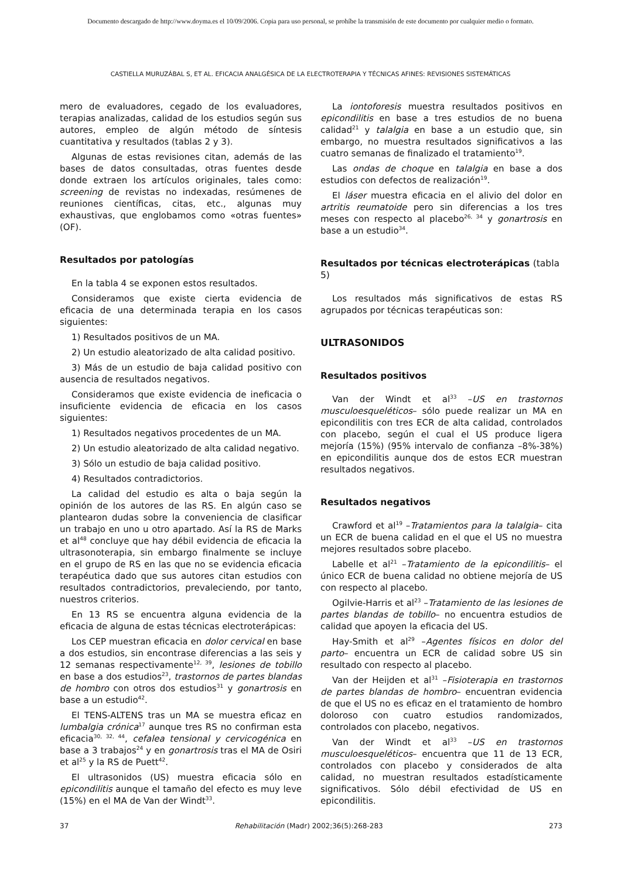Documento descargado de http://www.doyma.es el 10/09/2006. Copia para uso personal, se prohíbe la transmisión de este documento por cualquier medio o formato.
CASTIELLA MURUZÁBAL S, ET AL. EFICACIA ANALGÉSICA DE LA ELECTROTERAPIA Y TÉCNICAS AFINES: REVISIONES SISTEMÁTICAS
mero de evaluadores, cegado de los evaluadores, terapias analizadas, calidad de los estudios según sus autores, empleo de algún método de síntesis cuantitativa y resultados (tablas 2 y 3).
Algunas de estas revisiones citan, además de las bases de datos consultadas, otras fuentes desde donde extraen los artículos originales, tales como: screening de revistas no indexadas, resúmenes de reuniones científicas, citas, etc., algunas muy exhaustivas, que englobamos como «otras fuentes» (OF).
Resultados por patologías
En la tabla 4 se exponen estos resultados.
Consideramos que existe cierta evidencia de eficacia de una determinada terapia en los casos siguientes:
1) Resultados positivos de un MA.
2) Un estudio aleatorizado de alta calidad positivo.
3) Más de un estudio de baja calidad positivo con ausencia de resultados negativos.
Consideramos que existe evidencia de ineficacia o insuficiente evidencia de eficacia en los casos siguientes:
1) Resultados negativos procedentes de un MA.
2) Un estudio aleatorizado de alta calidad negativo.
3) Sólo un estudio de baja calidad positivo.
4) Resultados contradictorios.
La calidad del estudio es alta o baja según la opinión de los autores de las RS. En algún caso se plantearon dudas sobre la conveniencia de clasificar un trabajo en uno u otro apartado. Así la RS de Marks et al<sup>48</sup> concluye que hay débil evidencia de eficacia la ultrasonoterapia, sin embargo finalmente se incluye en el grupo de RS en las que no se evidencia eficacia terapéutica dado que sus autores citan estudios con resultados contradictorios, prevaleciendo, por tanto, nuestros criterios.
En 13 RS se encuentra alguna evidencia de la eficacia de alguna de estas técnicas electroterápicas:
Los CEP muestran eficacia en dolor cervical en base a dos estudios, sin encontrase diferencias a las seis y 12 semanas respectivamente<sup>12, 39</sup>, lesiones de tobillo en base a dos estudios<sup>23</sup>, trastornos de partes blandas de hombro con otros dos estudios<sup>31</sup> y gonartrosis en base a un estudio<sup>42</sup>.
El TENS-ALTENS tras un MA se muestra eficaz en lumbalgia crónica<sup>17</sup> aunque tres RS no confirman esta eficacia<sup>30, 32, 44</sup>, cefalea tensional y cervicogénica en base a 3 trabajos<sup>24</sup> y en gonartrosis tras el MA de Osiri et al<sup>25</sup> y la RS de Puett<sup>42</sup>.
El ultrasonidos (US) muestra eficacia sólo en epicondilitis aunque el tamaño del efecto es muy leve (15%) en el MA de Van der Windt<sup>33</sup>.
La iontoforesis muestra resultados positivos en epicondilitis en base a tres estudios de no buena calidad<sup>21</sup> y talalgia en base a un estudio que, sin embargo, no muestra resultados significativos a las cuatro semanas de finalizado el tratamiento<sup>19</sup>.
Las ondas de choque en talalgia en base a dos estudios con defectos de realización<sup>19</sup>.
El láser muestra eficacia en el alivio del dolor en artritis reumatoide pero sin diferencias a los tres meses con respecto al placebo<sup>26, 34</sup> y gonartrosis en base a un estudio<sup>34</sup>.
Resultados por técnicas electroterápicas (tabla 5)
Los resultados más significativos de estas RS agrupados por técnicas terapéuticas son:
ULTRASONIDOS
Resultados positivos
Van der Windt et al<sup>33</sup> –US en trastornos musculoesqueléticos– sólo puede realizar un MA en epicondilitis con tres ECR de alta calidad, controlados con placebo, según el cual el US produce ligera mejoría (15%) (95% intervalo de confianza –8%-38%) en epicondilitis aunque dos de estos ECR muestran resultados negativos.
Resultados negativos
Crawford et al<sup>19</sup> –Tratamientos para la talalgia– cita un ECR de buena calidad en el que el US no muestra mejores resultados sobre placebo.
Labelle et al<sup>21</sup> –Tratamiento de la epicondilitis– el único ECR de buena calidad no obtiene mejoría de US con respecto al placebo.
Ogilvie-Harris et al<sup>23</sup> –Tratamiento de las lesiones de partes blandas de tobillo– no encuentra estudios de calidad que apoyen la eficacia del US.
Hay-Smith et al<sup>29</sup> –Agentes físicos en dolor del parto– encuentra un ECR de calidad sobre US sin resultado con respecto al placebo.
Van der Heijden et al<sup>31</sup> –Fisioterapia en trastornos de partes blandas de hombro– encuentran evidencia de que el US no es eficaz en el tratamiento de hombro doloroso con cuatro estudios randomizados, controlados con placebo, negativos.
Van der Windt et al<sup>33</sup> –US en trastornos musculoesqueléticos– encuentra que 11 de 13 ECR, controlados con placebo y considerados de alta calidad, no muestran resultados estadísticamente significativos. Sólo débil efectividad de US en epicondilitis.
37 Rehabilitación (Madr) 2002;36(5):268-283 273